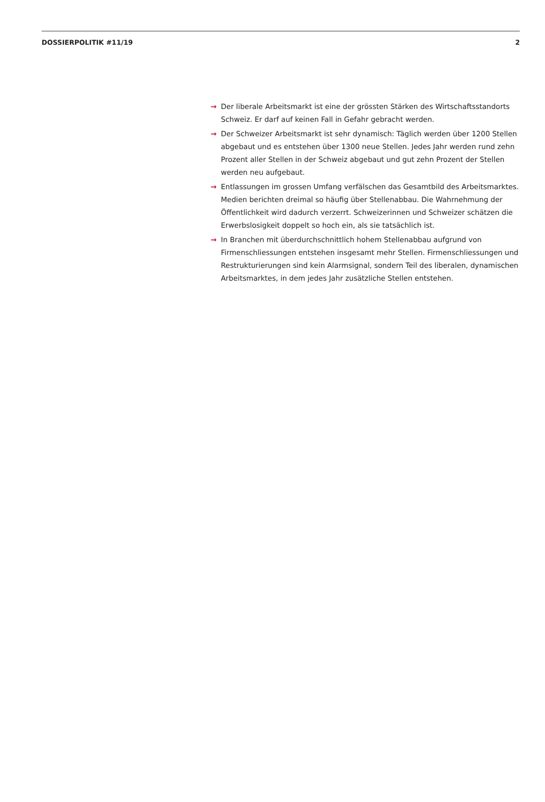DOSSIERPOLITIK #11/19 2
→ Der liberale Arbeitsmarkt ist eine der grössten Stärken des Wirtschaftsstandorts Schweiz. Er darf auf keinen Fall in Gefahr gebracht werden.
→ Der Schweizer Arbeitsmarkt ist sehr dynamisch: Täglich werden über 1200 Stellen abgebaut und es entstehen über 1300 neue Stellen. Jedes Jahr werden rund zehn Prozent aller Stellen in der Schweiz abgebaut und gut zehn Prozent der Stellen werden neu aufgebaut.
→ Entlassungen im grossen Umfang verfälschen das Gesamtbild des Arbeitsmarktes. Medien berichten dreimal so häufig über Stellenabbau. Die Wahrnehmung der Öffentlichkeit wird dadurch verzerrt. Schweizerinnen und Schweizer schätzen die Erwerbslosigkeit doppelt so hoch ein, als sie tatsächlich ist.
→ In Branchen mit überdurchschnittlich hohem Stellenabbau aufgrund von Firmenschliessungen entstehen insgesamt mehr Stellen. Firmenschliessungen und Restrukturierungen sind kein Alarmsignal, sondern Teil des liberalen, dynamischen Arbeitsmarktes, in dem jedes Jahr zusätzliche Stellen entstehen.